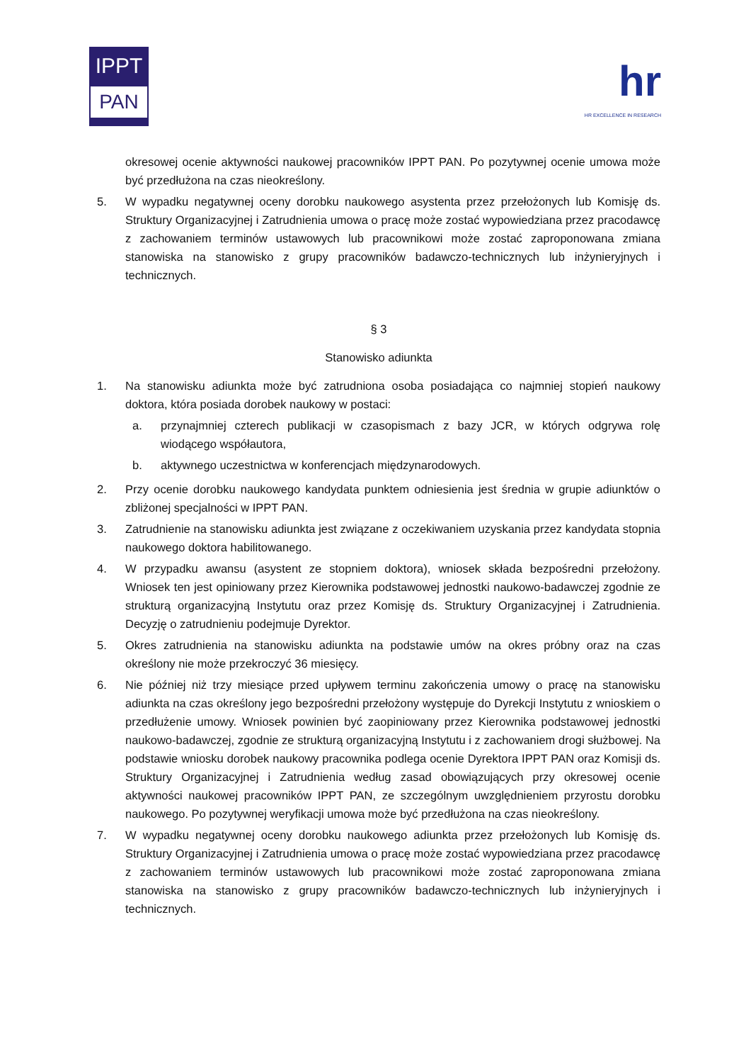IPPT
PAN
hr
HR EXCELLENCE IN RESEARCH
okresowej ocenie aktywności naukowej pracowników IPPT PAN. Po pozytywnej ocenie umowa może być przedłużona na czas nieokreślony.
5. W wypadku negatywnej oceny dorobku naukowego asystenta przez przełożonych lub Komisję ds. Struktury Organizacyjnej i Zatrudnienia umowa o pracę może zostać wypowiedziana przez pracodawcę z zachowaniem terminów ustawowych lub pracownikowi może zostać zaproponowana zmiana stanowiska na stanowisko z grupy pracowników badawczo-technicznych lub inżynieryjnych i technicznych.
§ 3
Stanowisko adiunkta
1. Na stanowisku adiunkta może być zatrudniona osoba posiadająca co najmniej stopień naukowy doktora, która posiada dorobek naukowy w postaci:
a. przynajmniej czterech publikacji w czasopismach z bazy JCR, w których odgrywa rolę wiodącego współautora,
b. aktywnego uczestnictwa w konferencjach międzynarodowych.
2. Przy ocenie dorobku naukowego kandydata punktem odniesienia jest średnia w grupie adiunktów o zbliżonej specjalności w IPPT PAN.
3. Zatrudnienie na stanowisku adiunkta jest związane z oczekiwaniem uzyskania przez kandydata stopnia naukowego doktora habilitowanego.
4. W przypadku awansu (asystent ze stopniem doktora), wniosek składa bezpośredni przełożony. Wniosek ten jest opiniowany przez Kierownika podstawowej jednostki naukowo-badawczej zgodnie ze strukturą organizacyjną Instytutu oraz przez Komisję ds. Struktury Organizacyjnej i Zatrudnienia. Decyzję o zatrudnieniu podejmuje Dyrektor.
5. Okres zatrudnienia na stanowisku adiunkta na podstawie umów na okres próbny oraz na czas określony nie może przekroczyć 36 miesięcy.
6. Nie później niż trzy miesiące przed upływem terminu zakończenia umowy o pracę na stanowisku adiunkta na czas określony jego bezpośredni przełożony występuje do Dyrekcji Instytutu z wnioskiem o przedłużenie umowy. Wniosek powinien być zaopiniowany przez Kierownika podstawowej jednostki naukowo-badawczej, zgodnie ze strukturą organizacyjną Instytutu i z zachowaniem drogi służbowej. Na podstawie wniosku dorobek naukowy pracownika podlega ocenie Dyrektora IPPT PAN oraz Komisji ds. Struktury Organizacyjnej i Zatrudnienia według zasad obowiązujących przy okresowej ocenie aktywności naukowej pracowników IPPT PAN, ze szczególnym uwzględnieniem przyrostu dorobku naukowego. Po pozytywnej weryfikacji umowa może być przedłużona na czas nieokreślony.
7. W wypadku negatywnej oceny dorobku naukowego adiunkta przez przełożonych lub Komisję ds. Struktury Organizacyjnej i Zatrudnienia umowa o pracę może zostać wypowiedziana przez pracodawcę z zachowaniem terminów ustawowych lub pracownikowi może zostać zaproponowana zmiana stanowiska na stanowisko z grupy pracowników badawczo-technicznych lub inżynieryjnych i technicznych.